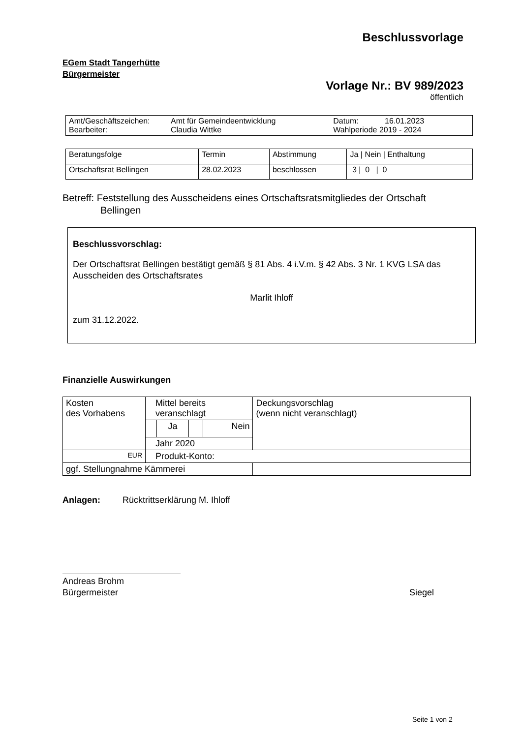Beschlussvorlage
EGem Stadt Tangerhütte
Bürgermeister
Vorlage Nr.: BV 989/2023
öffentlich
| Amt/Geschäftszeichen: Bearbeiter: | Amt für Gemeindeentwicklung Claudia Wittke | Datum: 16.01.2023 Wahlperiode 2019 - 2024 |
| Beratungsfolge | Termin | Abstimmung | Ja / Nein / Enthaltung |
| Ortschaftsrat Bellingen | 28.02.2023 | beschlossen | 3 / 0 / 0 |
Betreff: Feststellung des Ausscheidens eines Ortschaftsratsmitgliedes der Ortschaft
Bellingen
Beschlussvorschlag:
Der Ortschaftsrat Bellingen bestätigt gemäß § 81 Abs. 4 i.V.m. § 42 Abs. 3 Nr. 1 KVG LSA das Ausscheiden des Ortschaftsrates
Marlit Ihloff
zum 31.12.2022.
Finanzielle Auswirkungen
| Kosten des Vorhabens | Mittel bereits veranschlagt | | | | Deckungsvorschlag (wenn nicht veranschlagt) |
| | | Ja | | Nein | |
| | Jahr 2020 | | | | |
| EUR | Produkt-Konto: | | | | |
| ggf. Stellungnahme Kämmerei | | | | | |
Anlagen: Rücktrittserklärung M. Ihloff
Andreas Brohm
Bürgermeister
Siegel
Seite 1 von 2